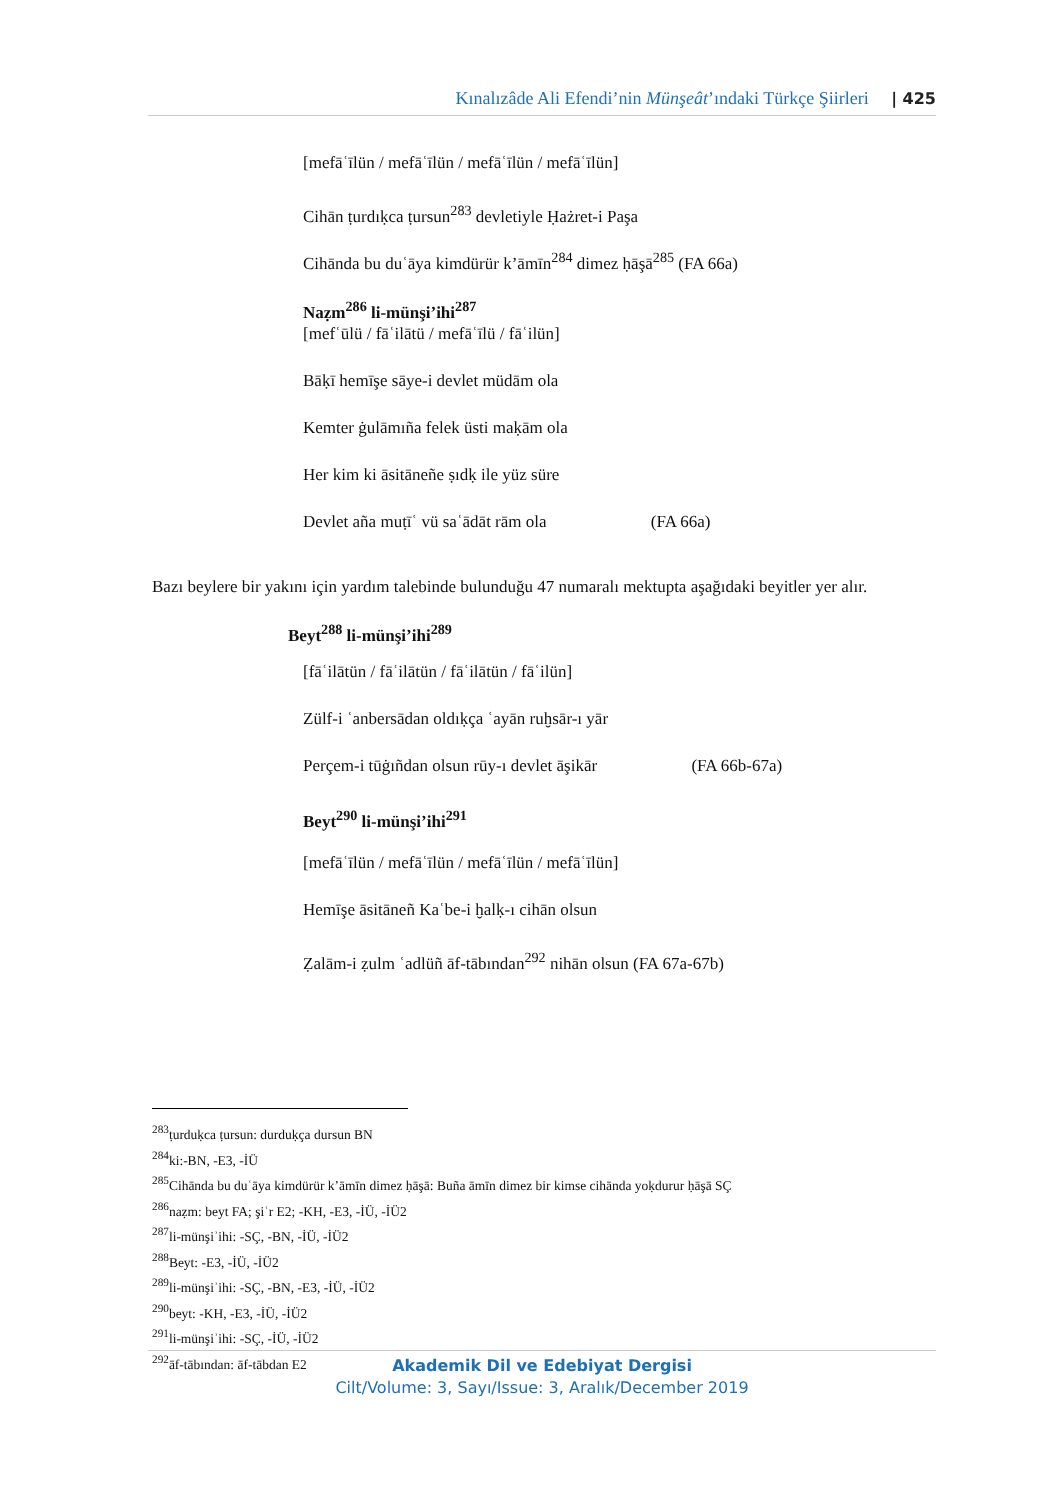Kınalızâde Ali Efendi’nin Münşeât’ındaki Türkçe Şiirleri | 425
[mefāʿīlün / mefāʿīlün / mefāʿīlün / mefāʿīlün]
Cihān ṭurdıḳca ṭursun<sup>283</sup> devletiyle Ḥażret-i Paşa
Cihānda bu duʿāya kimdürür k’āmīn<sup>284</sup> dimez ḥāşā<sup>285</sup> (FA 66a)
Naẓm<sup>286</sup> li-münşi’ihi<sup>287</sup>
[mefʿūlü / fāʿilātü / mefāʿīlü / fāʿilün]
Bāḳī hemīşe sāye-i devlet müdām ola
Kemter ġulāmıña felek üsti maḳām ola
Her kim ki āsitāneñe ṣıdḳ ile yüz süre
Devlet aña muṭīʿ vü saʿādāt rām ola (FA 66a)
Bazı beylere bir yakını için yardım talebinde bulunduğu 47 numaralı mektupta aşağıdaki beyitler yer alır.
Beyt<sup>288</sup> li-münşi’ihi<sup>289</sup>
[fāʿilātün / fāʿilātün / fāʿilātün / fāʿilün]
Zülf-i ʿanbersādan oldıḳça ʿayān ruḫsār-ı yār
Perçem-i tūġıñdan olsun rūy-ı devlet āşikār (FA 66b-67a)
Beyt<sup>290</sup> li-münşi’ihi<sup>291</sup>
[mefāʿīlün / mefāʿīlün / mefāʿīlün / mefāʿīlün]
Hemīşe āsitāneñ Kaʿbe-i ḫalḳ-ı cihān olsun
Ẓalām-i ẓulm ʿadlüñ āf-tābından<sup>292</sup> nihān olsun (FA 67a-67b)
<sup>283</sup> ṭurduḳca ṭursun: durduḳça dursun BN
<sup>284</sup> ki:-BN, -E3, -İÜ
<sup>285</sup> Cihānda bu duʿāya kimdürür k’āmīn dimez ḥāşā: Buña āmīn dimez bir kimse cihānda yoḳdurur ḥāşā SÇ
<sup>286</sup> naẓm: beyt FA; şiʿr E2; -KH, -E3, -İÜ, -İÜ2
<sup>287</sup> li-münşiʾihi: -SÇ, -BN, -İÜ, -İÜ2
<sup>288</sup> Beyt: -E3, -İÜ, -İÜ2
<sup>289</sup> li-münşiʾihi: -SÇ, -BN, -E3, -İÜ, -İÜ2
<sup>290</sup> beyt: -KH, -E3, -İÜ, -İÜ2
<sup>291</sup> li-münşiʾihi: -SÇ, -İÜ, -İÜ2
<sup>292</sup> āf-tābından: āf-tābdan E2
Akademik Dil ve Edebiyat Dergisi
Cilt/Volume: 3, Sayı/Issue: 3, Aralık/December 2019